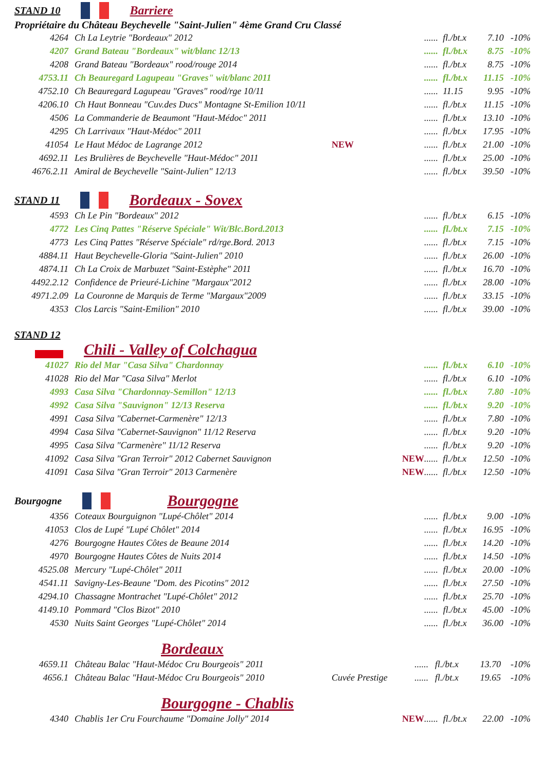STAND 10 Barriere
Propriétaire du Château Beychevelle "Saint-Julien" 4ème Grand Cru Classé
| 4264 | Ch La Leytrie "Bordeaux" 2012 | | ...... | fl./bt.x | 7.10 | -10% |
| 4207 | Grand Bateau "Bordeaux" wit/blanc 12/13 | | ...... | fl./bt.x | 8.75 | -10% |
| 4208 | Grand Bateau "Bordeaux" rood/rouge 2014 | | ...... | fl./bt.x | 8.75 | -10% |
| 4753.11 | Ch Beauregard Lagupeau "Graves" wit/blanc 2011 | | ...... | fl./bt.x | 11.15 | -10% |
| 4752.10 | Ch Beauregard Lagupeau "Graves" rood/rge 10/11 | | ...... | 11.15 | 9.95 | -10% |
| 4206.10 | Ch Haut Bonneau "Cuv.des Ducs" Montagne St-Emilion 10/11 | | ...... | fl./bt.x | 11.15 | -10% |
| 4506 | La Commanderie de Beaumont "Haut-Médoc" 2011 | | ...... | fl./bt.x | 13.10 | -10% |
| 4295 | Ch Larrivaux "Haut-Médoc" 2011 | | ...... | fl./bt.x | 17.95 | -10% |
| 41054 | Le Haut Médoc de Lagrange 2012 | NEW | ...... | fl./bt.x | 21.00 | -10% |
| 4692.11 | Les Brulières de Beychevelle "Haut-Médoc" 2011 | | ...... | fl./bt.x | 25.00 | -10% |
| 4676.2.11 | Amiral de Beychevelle "Saint-Julien" 12/13 | | ...... | fl./bt.x | 39.50 | -10% |
STAND 11 Bordeaux - Sovex
| 4593 | Ch Le Pin "Bordeaux" 2012 | | ...... | fl./bt.x | 6.15 | -10% |
| 4772 | Les Cinq Pattes "Réserve Spéciale" Wit/Blc.Bord.2013 | | ...... | fl./bt.x | 7.15 | -10% |
| 4773 | Les Cinq Pattes "Réserve Spéciale" rd/rge.Bord. 2013 | | ...... | fl./bt.x | 7.15 | -10% |
| 4884.11 | Haut Beychevelle-Gloria "Saint-Julien" 2010 | | ...... | fl./bt.x | 26.00 | -10% |
| 4874.11 | Ch La Croix de Marbuzet "Saint-Estèphe" 2011 | | ...... | fl./bt.x | 16.70 | -10% |
| 4492.2.12 | Confidence de Prieuré-Lichine "Margaux"2012 | | ...... | fl./bt.x | 28.00 | -10% |
| 4971.2.09 | La Couronne de Marquis de Terme "Margaux"2009 | | ...... | fl./bt.x | 33.15 | -10% |
| 4353 | Clos Larcis "Saint-Emilion" 2010 | | ...... | fl./bt.x | 39.00 | -10% |
STAND 12
Chili - Valley of Colchagua
| 41027 | Rio del Mar "Casa Silva" Chardonnay | | ...... | fl./bt.x | 6.10 | -10% |
| 41028 | Rio del Mar "Casa Silva" Merlot | | ...... | fl./bt.x | 6.10 | -10% |
| 4993 | Casa Silva "Chardonnay-Semillon" 12/13 | | ...... | fl./bt.x | 7.80 | -10% |
| 4992 | Casa Silva "Sauvignon" 12/13 Reserva | | ...... | fl./bt.x | 9.20 | -10% |
| 4991 | Casa Silva "Cabernet-Carmenère" 12/13 | | ...... | fl./bt.x | 7.80 | -10% |
| 4994 | Casa Silva "Cabernet-Sauvignon" 11/12 Reserva | | ...... | fl./bt.x | 9.20 | -10% |
| 4995 | Casa Silva "Carmenère" 11/12 Reserva | | ...... | fl./bt.x | 9.20 | -10% |
| 41092 | Casa Silva "Gran Terroir" 2012 Cabernet Sauvignon | NEW | ...... | fl./bt.x | 12.50 | -10% |
| 41091 | Casa Silva "Gran Terroir" 2013 Carmenère | NEW | ...... | fl./bt.x | 12.50 | -10% |
Bourgogne Bourgogne
| 4356 | Coteaux Bourguignon "Lupé-Chôlet" 2014 | | ...... | fl./bt.x | 9.00 | -10% |
| 41053 | Clos de Lupé "Lupé Chôlet" 2014 | | ...... | fl./bt.x | 16.95 | -10% |
| 4276 | Bourgogne Hautes Côtes de Beaune 2014 | | ...... | fl./bt.x | 14.20 | -10% |
| 4970 | Bourgogne Hautes Côtes de Nuits 2014 | | ...... | fl./bt.x | 14.50 | -10% |
| 4525.08 | Mercury "Lupé-Chôlet" 2011 | | ...... | fl./bt.x | 20.00 | -10% |
| 4541.11 | Savigny-Les-Beaune "Dom. des Picotins" 2012 | | ...... | fl./bt.x | 27.50 | -10% |
| 4294.10 | Chassagne Montrachet "Lupé-Chôlet" 2012 | | ...... | fl./bt.x | 25.70 | -10% |
| 4149.10 | Pommard "Clos Bizot" 2010 | | ...... | fl./bt.x | 45.00 | -10% |
| 4530 | Nuits Saint Georges "Lupé-Chôlet" 2014 | | ...... | fl./bt.x | 36.00 | -10% |
Bordeaux
| 4659.11 | Château Balac "Haut-Médoc Cru Bourgeois" 2011 | | ...... | fl./bt.x | 13.70 | -10% |
| 4656.1 | Château Balac "Haut-Médoc Cru Bourgeois" 2010 | Cuvée Prestige | ...... | fl./bt.x | 19.65 | -10% |
Bourgogne - Chablis
| 4340 | Chablis 1er Cru Fourchaume "Domaine Jolly" 2014 | NEW | ...... | fl./bt.x | 22.00 | -10% |